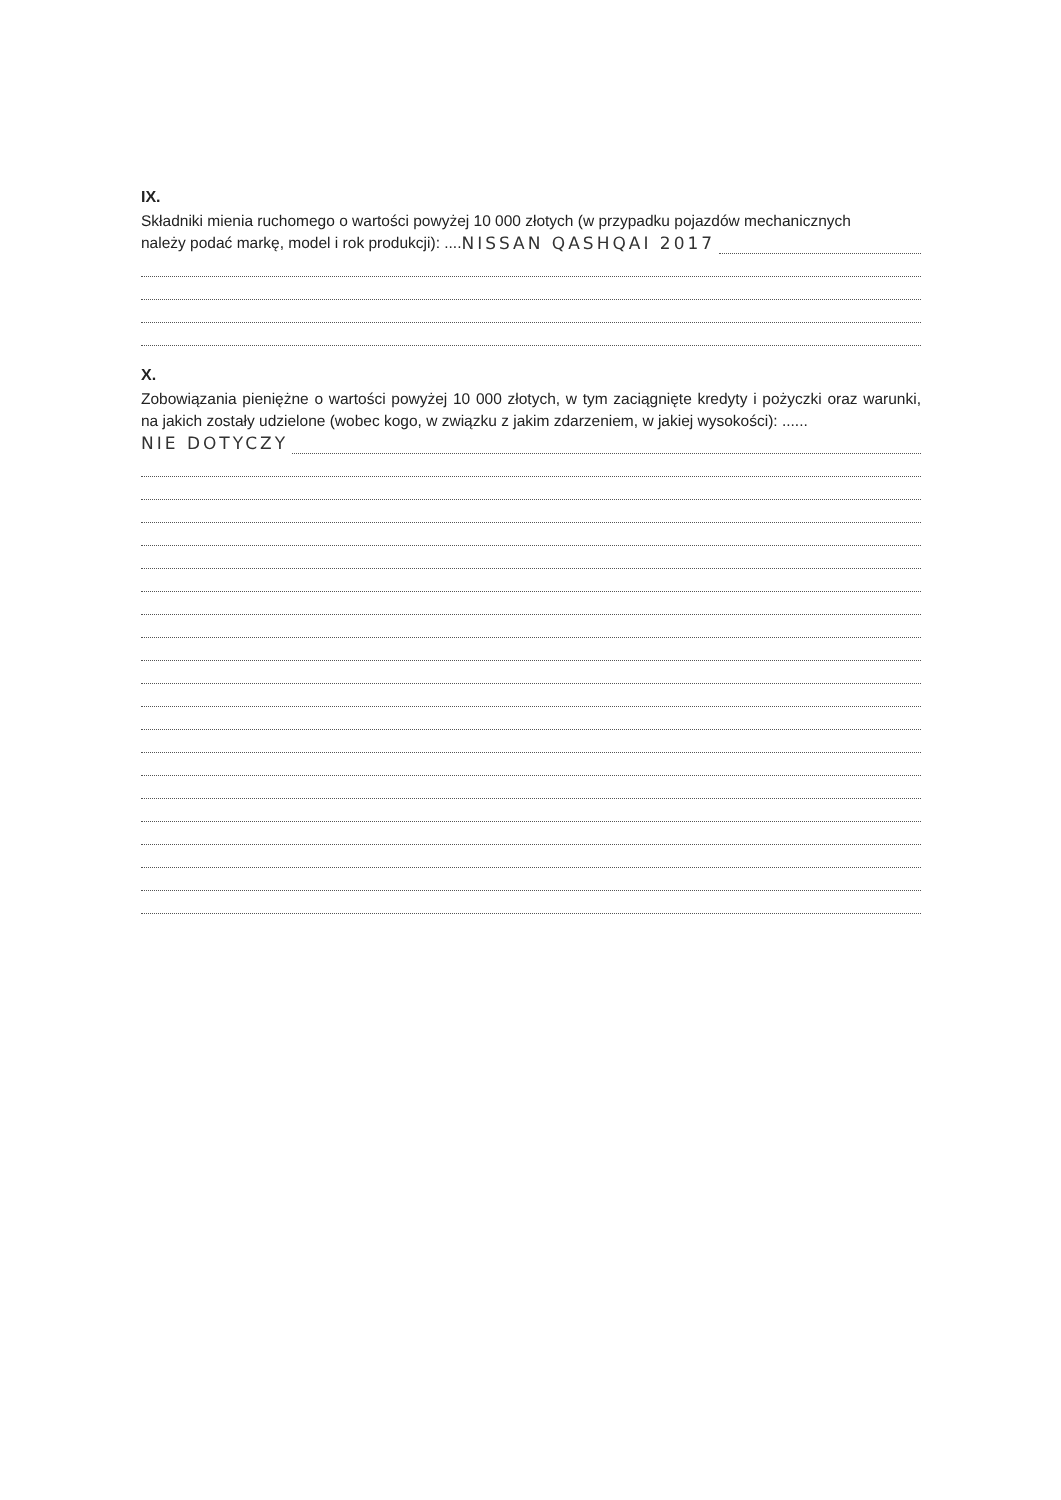IX.
Składniki mienia ruchomego o wartości powyżej 10 000 złotych (w przypadku pojazdów mechanicznych
należy podać markę, model i rok produkcji): .... NISSAN QASHQAI 2017
X.
Zobowiązania pieniężne o wartości powyżej 10 000 złotych, w tym zaciągnięte kredyty i pożyczki oraz warunki, na jakich zostały udzielone (wobec kogo, w związku z jakim zdarzeniem, w jakiej wysokości): ......
NIE DOTYCZY